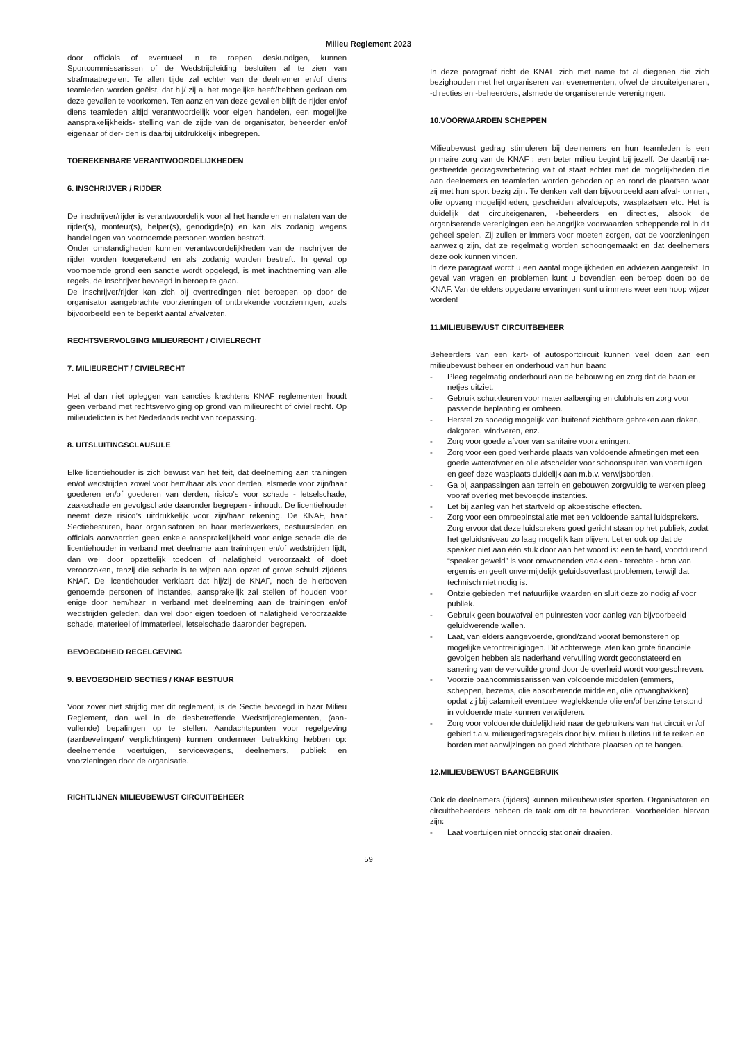Milieu Reglement 2023
door officials of eventueel in te roepen deskundigen, kunnen Sportcommissarissen of de Wedstrijdleiding besluiten af te zien van strafmaatregelen. Te allen tijde zal echter van de deelnemer en/of diens teamleden worden geëist, dat hij/ zij al het mogelijke heeft/hebben gedaan om deze gevallen te voorkomen. Ten aanzien van deze gevallen blijft de rijder en/of diens teamleden altijd verantwoordelijk voor eigen handelen, een mogelijke aansprakelijkheids- stelling van de zijde van de organisator, beheerder en/of eigenaar of der- den is daarbij uitdrukkelijk inbegrepen.
TOEREKENBARE VERANTWOORDELIJKHEDEN
6. INSCHRIJVER / RIJDER
De inschrijver/rijder is verantwoordelijk voor al het handelen en nalaten van de rijder(s), monteur(s), helper(s), genodigde(n) en kan als zodanig wegens handelingen van voornoemde personen worden bestraft.
Onder omstandigheden kunnen verantwoordelijkheden van de inschrijver de rijder worden toegerekend en als zodanig worden bestraft. In geval op voornoemde grond een sanctie wordt opgelegd, is met inachtneming van alle regels, de inschrijver bevoegd in beroep te gaan.
De inschrijver/rijder kan zich bij overtredingen niet beroepen op door de organisator aangebrachte voorzieningen of ontbrekende voorzieningen, zoals bijvoorbeeld een te beperkt aantal afvalvaten.
RECHTSVERVOLGING MILIEURECHT / CIVIELRECHT
7. MILIEURECHT / CIVIELRECHT
Het al dan niet opleggen van sancties krachtens KNAF reglementen houdt geen verband met rechtsvervolging op grond van milieurecht of civiel recht. Op milieudelicten is het Nederlands recht van toepassing.
8. UITSLUITINGSCLAUSULE
Elke licentiehouder is zich bewust van het feit, dat deelneming aan trainingen en/of wedstrijden zowel voor hem/haar als voor derden, alsmede voor zijn/haar goederen en/of goederen van derden, risico’s voor schade - letselschade, zaakschade en gevolgschade daaronder begrepen - inhoudt. De licentiehouder neemt deze risico’s uitdrukkelijk voor zijn/haar rekening. De KNAF, haar Sectiebesturen, haar organisatoren en haar medewerkers, bestuursleden en officials aanvaarden geen enkele aansprakelijkheid voor enige schade die de licentiehouder in verband met deelname aan trainingen en/of wedstrijden lijdt, dan wel door opzettelijk toedoen of nalatigheid veroorzaakt of doet veroorzaken, tenzij die schade is te wijten aan opzet of grove schuld zijdens KNAF. De licentiehouder verklaart dat hij/zij de KNAF, noch de hierboven genoemde personen of instanties, aansprakelijk zal stellen of houden voor enige door hem/haar in verband met deelneming aan de trainingen en/of wedstrijden geleden, dan wel door eigen toedoen of nalatigheid veroorzaakte schade, materieel of immaterieel, letselschade daaronder begrepen.
BEVOEGDHEID REGELGEVING
9. BEVOEGDHEID SECTIES / KNAF BESTUUR
Voor zover niet strijdig met dit reglement, is de Sectie bevoegd in haar Milieu Reglement, dan wel in de desbetreffende Wedstrijdreglementen, (aan- vullende) bepalingen op te stellen. Aandachtspunten voor regelgeving (aanbevelingen/ verplichtingen) kunnen ondermeer betrekking hebben op: deelnemende voertuigen, servicewagens, deelnemers, publiek en voorzieningen door de organisatie.
RICHTLIJNEN MILIEUBEWUST CIRCUITBEHEER
In deze paragraaf richt de KNAF zich met name tot al diegenen die zich bezighouden met het organiseren van evenementen, ofwel de circuiteigenaren, -directies en -beheerders, alsmede de organiserende verenigingen.
10.VOORWAARDEN SCHEPPEN
Milieubewust gedrag stimuleren bij deelnemers en hun teamleden is een primaire zorg van de KNAF : een beter milieu begint bij jezelf. De daarbij na- gestreefde gedragsverbetering valt of staat echter met de mogelijkheden die aan deelnemers en teamleden worden geboden op en rond de plaatsen waar zij met hun sport bezig zijn. Te denken valt dan bijvoorbeeld aan afval- tonnen, olie opvang mogelijkheden, gescheiden afvaldepots, wasplaatsen etc. Het is duidelijk dat circuiteigenaren, -beheerders en directies, alsook de organiserende verenigingen een belangrijke voorwaarden scheppende rol in dit geheel spelen. Zij zullen er immers voor moeten zorgen, dat de voorzieningen aanwezig zijn, dat ze regelmatig worden schoongemaakt en dat deelnemers deze ook kunnen vinden.
In deze paragraaf wordt u een aantal mogelijkheden en adviezen aangereikt. In geval van vragen en problemen kunt u bovendien een beroep doen op de KNAF. Van de elders opgedane ervaringen kunt u immers weer een hoop wijzer worden!
11.MILIEUBEWUST CIRCUITBEHEER
Beheerders van een kart- of autosportcircuit kunnen veel doen aan een milieubewust beheer en onderhoud van hun baan:
- Pleeg regelmatig onderhoud aan de bebouwing en zorg dat de baan er netjes uitziet.
- Gebruik schutkleuren voor materiaalberging en clubhuis en zorg voor passende beplanting er omheen.
- Herstel zo spoedig mogelijk van buitenaf zichtbare gebreken aan daken, dakgoten, windveren, enz.
- Zorg voor goede afvoer van sanitaire voorzieningen.
- Zorg voor een goed verharde plaats van voldoende afmetingen met een goede waterafvoer en olie afscheider voor schoonspuiten van voertuigen en geef deze wasplaats duidelijk aan m.b.v. verwijsborden.
- Ga bij aanpassingen aan terrein en gebouwen zorgvuldig te werken pleeg vooraf overleg met bevoegde instanties.
- Let bij aanleg van het startveld op akoestische effecten.
- Zorg voor een omroepinstallatie met een voldoende aantal luidsprekers. Zorg ervoor dat deze luidsprekers goed gericht staan op het publiek, zodat het geluidsniveau zo laag mogelijk kan blijven. Let er ook op dat de speaker niet aan één stuk door aan het woord is: een te hard, voortdurend “speaker geweld” is voor omwonenden vaak een - terechte - bron van ergernis en geeft onvermijdelijk geluidsoverlast problemen, terwijl dat technisch niet nodig is.
- Ontzie gebieden met natuurlijke waarden en sluit deze zo nodig af voor publiek.
- Gebruik geen bouwafval en puinresten voor aanleg van bijvoorbeeld geluidwerende wallen.
- Laat, van elders aangevoerde, grond/zand vooraf bemonsteren op mogelijke verontreinigingen. Dit achterwege laten kan grote financiele gevolgen hebben als naderhand vervuiling wordt geconstateerd en sanering van de vervuilde grond door de overheid wordt voorgeschreven.
- Voorzie baancommissarissen van voldoende middelen (emmers, scheppen, bezems, olie absorberende middelen, olie opvangbakken) opdat zij bij calamiteit eventueel weglekkende olie en/of benzine terstond in voldoende mate kunnen verwijderen.
- Zorg voor voldoende duidelijkheid naar de gebruikers van het circuit en/of gebied t.a.v. milieugedragsregels door bijv. milieu bulletins uit te reiken en borden met aanwijzingen op goed zichtbare plaatsen op te hangen.
12.MILIEUBEWUST BAANGEBRUIK
Ook de deelnemers (rijders) kunnen milieubewuster sporten. Organisatoren en circuitbeheerders hebben de taak om dit te bevorderen. Voorbeelden hiervan zijn:
- Laat voertuigen niet onnodig stationair draaien.
59